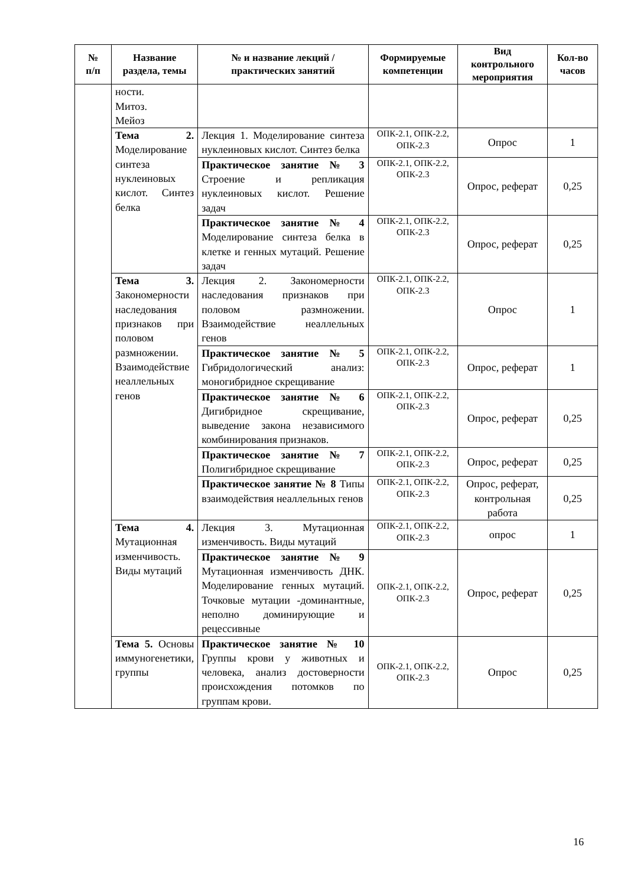| № п/п | Название раздела, темы | № и название лекций / практических занятий | Формируемые компетенции | Вид контрольного мероприятия | Кол-во часов |
| --- | --- | --- | --- | --- | --- |
| | ности. Митоз. Мейоз | | | | |
| | Тема 2. Моделирование синтеза нуклеиновых кислот. Синтез белка | Лекция 1. Моделирование синтеза нуклеиновых кислот. Синтез белка | ОПК-2.1, ОПК-2.2, ОПК-2.3 | Опрос | 1 |
| | | Практическое занятие № 3 Строение и репликация нуклеиновых кислот. Решение задач | ОПК-2.1, ОПК-2.2, ОПК-2.3 | Опрос, реферат | 0,25 |
| | | Практическое занятие № 4 Моделирование синтеза белка в клетке и генных мутаций. Решение задач | ОПК-2.1, ОПК-2.2, ОПК-2.3 | Опрос, реферат | 0,25 |
| | Тема 3. Закономерности наследования признаков при половом размножении. Взаимодействие неаллельных генов | Лекция 2. Закономерности наследования признаков при половом размножении. Взаимодействие неаллельных генов | ОПК-2.1, ОПК-2.2, ОПК-2.3 | Опрос | 1 |
| | | Практическое занятие № 5 Гибридологический анализ: моногибридное скрещивание | ОПК-2.1, ОПК-2.2, ОПК-2.3 | Опрос, реферат | 1 |
| | | Практическое занятие № 6 Дигибридное скрещивание, выведение закона независимого комбинирования признаков. | ОПК-2.1, ОПК-2.2, ОПК-2.3 | Опрос, реферат | 0,25 |
| | | Практическое занятие № 7 Полигибридное скрещивание | ОПК-2.1, ОПК-2.2, ОПК-2.3 | Опрос, реферат | 0,25 |
| | | Практическое занятие № 8 Типы взаимодействия неаллельных генов | ОПК-2.1, ОПК-2.2, ОПК-2.3 | Опрос, реферат, контрольная работа | 0,25 |
| | Тема 4. Мутационная изменчивость. Виды мутаций | Лекция 3. Мутационная изменчивость. Виды мутаций | ОПК-2.1, ОПК-2.2, ОПК-2.3 | опрос | 1 |
| | | Практическое занятие № 9 Мутационная изменчивость ДНК. Моделирование генных мутаций. Точковые мутации -доминантные, неполно доминирующие и рецессивные | ОПК-2.1, ОПК-2.2, ОПК-2.3 | Опрос, реферат | 0,25 |
| | Тема 5. Основы иммуногенетики, группы | Практическое занятие № 10 Группы крови у животных и человека, анализ достоверности происхождения потомков по группам крови. | ОПК-2.1, ОПК-2.2, ОПК-2.3 | Опрос | 0,25 |
16